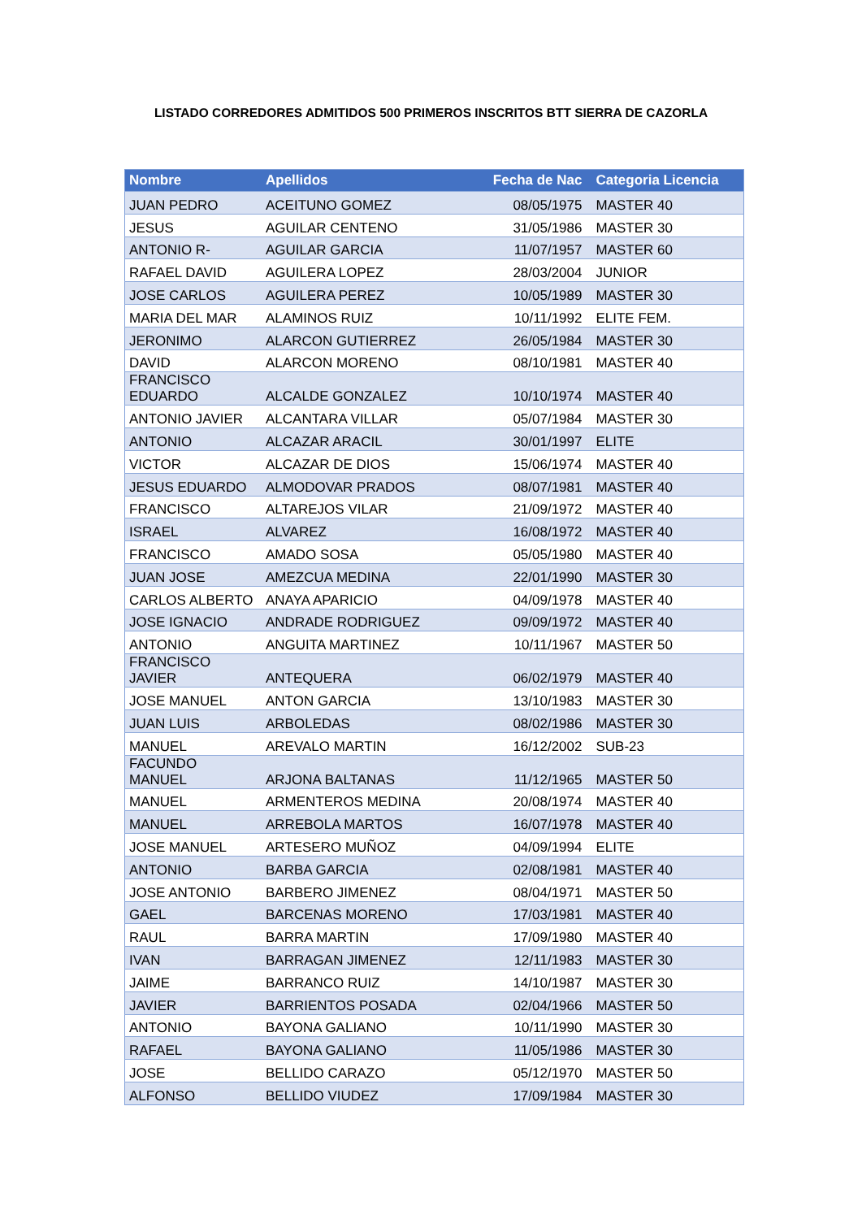LISTADO CORREDORES ADMITIDOS 500 PRIMEROS INSCRITOS BTT SIERRA DE CAZORLA
| Nombre | Apellidos | Fecha de Nac | Categoria Licencia |
| --- | --- | --- | --- |
| JUAN PEDRO | ACEITUNO GOMEZ | 08/05/1975 | MASTER 40 |
| JESUS | AGUILAR CENTENO | 31/05/1986 | MASTER 30 |
| ANTONIO R- | AGUILAR GARCIA | 11/07/1957 | MASTER 60 |
| RAFAEL DAVID | AGUILERA LOPEZ | 28/03/2004 | JUNIOR |
| JOSE CARLOS | AGUILERA PEREZ | 10/05/1989 | MASTER 30 |
| MARIA DEL MAR | ALAMINOS RUIZ | 10/11/1992 | ELITE FEM. |
| JERONIMO | ALARCON GUTIERREZ | 26/05/1984 | MASTER 30 |
| DAVID | ALARCON MORENO | 08/10/1981 | MASTER 40 |
| FRANCISCO EDUARDO | ALCALDE GONZALEZ | 10/10/1974 | MASTER 40 |
| ANTONIO JAVIER | ALCANTARA VILLAR | 05/07/1984 | MASTER 30 |
| ANTONIO | ALCAZAR ARACIL | 30/01/1997 | ELITE |
| VICTOR | ALCAZAR DE DIOS | 15/06/1974 | MASTER 40 |
| JESUS EDUARDO | ALMODOVAR PRADOS | 08/07/1981 | MASTER 40 |
| FRANCISCO | ALTAREJOS VILAR | 21/09/1972 | MASTER 40 |
| ISRAEL | ALVAREZ | 16/08/1972 | MASTER 40 |
| FRANCISCO | AMADO SOSA | 05/05/1980 | MASTER 40 |
| JUAN JOSE | AMEZCUA MEDINA | 22/01/1990 | MASTER 30 |
| CARLOS ALBERTO | ANAYA APARICIO | 04/09/1978 | MASTER 40 |
| JOSE IGNACIO | ANDRADE RODRIGUEZ | 09/09/1972 | MASTER 40 |
| ANTONIO | ANGUITA MARTINEZ | 10/11/1967 | MASTER 50 |
| FRANCISCO JAVIER | ANTEQUERA | 06/02/1979 | MASTER 40 |
| JOSE MANUEL | ANTON GARCIA | 13/10/1983 | MASTER 30 |
| JUAN LUIS | ARBOLEDAS | 08/02/1986 | MASTER 30 |
| MANUEL | AREVALO MARTIN | 16/12/2002 | SUB-23 |
| FACUNDO MANUEL | ARJONA BALTANAS | 11/12/1965 | MASTER 50 |
| MANUEL | ARMENTEROS MEDINA | 20/08/1974 | MASTER 40 |
| MANUEL | ARREBOLA MARTOS | 16/07/1978 | MASTER 40 |
| JOSE MANUEL | ARTESERO MUÑOZ | 04/09/1994 | ELITE |
| ANTONIO | BARBA GARCIA | 02/08/1981 | MASTER 40 |
| JOSE ANTONIO | BARBERO JIMENEZ | 08/04/1971 | MASTER 50 |
| GAEL | BARCENAS MORENO | 17/03/1981 | MASTER 40 |
| RAUL | BARRA MARTIN | 17/09/1980 | MASTER 40 |
| IVAN | BARRAGAN JIMENEZ | 12/11/1983 | MASTER 30 |
| JAIME | BARRANCO RUIZ | 14/10/1987 | MASTER 30 |
| JAVIER | BARRIENTOS POSADA | 02/04/1966 | MASTER 50 |
| ANTONIO | BAYONA GALIANO | 10/11/1990 | MASTER 30 |
| RAFAEL | BAYONA GALIANO | 11/05/1986 | MASTER 30 |
| JOSE | BELLIDO CARAZO | 05/12/1970 | MASTER 50 |
| ALFONSO | BELLIDO VIUDEZ | 17/09/1984 | MASTER 30 |